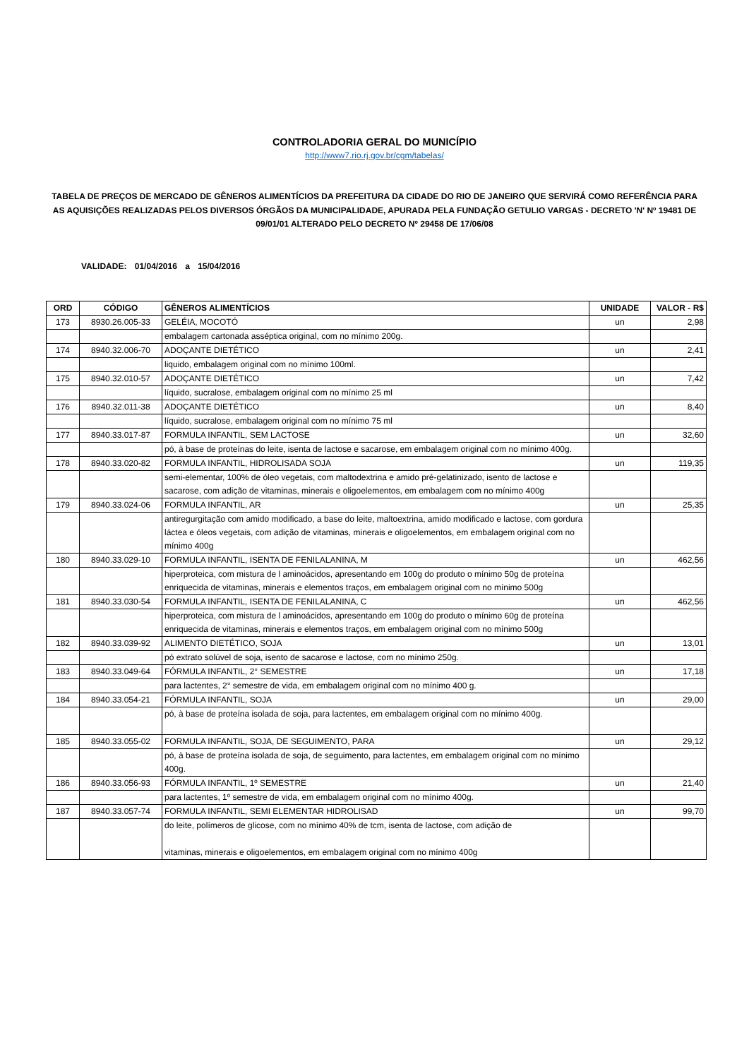CONTROLADORIA GERAL DO MUNICÍPIO
http://www7.rio.rj.gov.br/cgm/tabelas/
TABELA DE PREÇOS DE MERCADO DE GÊNEROS ALIMENTÍCIOS DA PREFEITURA DA CIDADE DO RIO DE JANEIRO QUE SERVIRÁ COMO REFERÊNCIA PARA AS AQUISIÇÕES REALIZADAS PELOS DIVERSOS ÓRGÃOS DA MUNICIPALIDADE, APURADA PELA FUNDAÇÃO GETULIO VARGAS - DECRETO 'N' Nº 19481 DE 09/01/01 ALTERADO PELO DECRETO Nº 29458 DE 17/06/08
VALIDADE: 01/04/2016 a 15/04/2016
| ORD | CÓDIGO | GÊNEROS ALIMENTÍCIOS | UNIDADE | VALOR - R$ |
| --- | --- | --- | --- | --- |
| 173 | 8930.26.005-33 | GELÉIA, MOCOTÓ | un | 2,98 |
| | | embalagem cartonada asséptica original, com no mínimo 200g. | | |
| 174 | 8940.32.006-70 | ADOÇANTE DIETÉTICO | un | 2,41 |
| | | liquido, embalagem original com no mínimo 100ml. | | |
| 175 | 8940.32.010-57 | ADOÇANTE DIETÉTICO | un | 7,42 |
| | | líquido, sucralose, embalagem original com no mínimo 25 ml | | |
| 176 | 8940.32.011-38 | ADOÇANTE DIETÉTICO | un | 8,40 |
| | | líquido, sucralose, embalagem original com no mínimo 75 ml | | |
| 177 | 8940.33.017-87 | FORMULA INFANTIL, SEM LACTOSE | un | 32,60 |
| | | pó, à base de proteínas do leite, isenta de lactose e sacarose, em embalagem original com no mínimo 400g. | | |
| 178 | 8940.33.020-82 | FORMULA INFANTIL, HIDROLISADA SOJA | un | 119,35 |
| | | semi-elementar, 100% de óleo vegetais, com maltodextrina e amido pré-gelatinizado, isento de lactose e sacarose, com adição de vitaminas, minerais e oligoelementos, em embalagem com no mínimo 400g | | |
| 179 | 8940.33.024-06 | FORMULA INFANTIL, AR | un | 25,35 |
| | | antiregurgitação com amido modificado, a base do leite, maltoextrina, amido modificado e lactose, com gordura láctea e óleos vegetais, com adição de vitaminas, minerais e oligoelementos, em embalagem original com no mínimo 400g | | |
| 180 | 8940.33.029-10 | FORMULA INFANTIL, ISENTA DE FENILALANINA, M | un | 462,56 |
| | | hiperproteica, com mistura de l aminoácidos, apresentando em 100g do produto o mínimo 50g de proteína enriquecida de vitaminas, minerais e elementos traços, em embalagem original com no mínimo 500g | | |
| 181 | 8940.33.030-54 | FORMULA INFANTIL, ISENTA DE FENILALANINA, C | un | 462,56 |
| | | hiperproteica, com mistura de l aminoácidos, apresentando em 100g do produto o mínimo 60g de proteína enriquecida de vitaminas, minerais e elementos traços, em embalagem original com no mínimo 500g | | |
| 182 | 8940.33.039-92 | ALIMENTO DIETÉTICO, SOJA | un | 13,01 |
| | | pó extrato solúvel de soja, isento de sacarose e lactose, com no mínimo 250g. | | |
| 183 | 8940.33.049-64 | FÓRMULA INFANTIL, 2° SEMESTRE | un | 17,18 |
| | | para lactentes, 2° semestre de vida, em embalagem original com no mínimo 400 g. | | |
| 184 | 8940.33.054-21 | FÓRMULA INFANTIL, SOJA | un | 29,00 |
| | | pó, à base de proteína isolada de soja, para lactentes, em embalagem original com no mínimo 400g. | | |
| 185 | 8940.33.055-02 | FORMULA INFANTIL, SOJA, DE SEGUIMENTO, PARA | un | 29,12 |
| | | pó, à base de proteína isolada de soja, de seguimento, para lactentes, em embalagem original com no mínimo 400g. | | |
| 186 | 8940.33.056-93 | FÓRMULA INFANTIL, 1º SEMESTRE | un | 21,40 |
| | | para lactentes, 1º semestre de vida, em embalagem original com no mínimo 400g. | | |
| 187 | 8940.33.057-74 | FORMULA INFANTIL, SEMI ELEMENTAR HIDROLISAD | un | 99,70 |
| | | do leite, polímeros de glicose, com no mínimo 40% de tcm, isenta de lactose, com adição de vitaminas, minerais e oligoelementos, em embalagem original com no mínimo 400g | | |